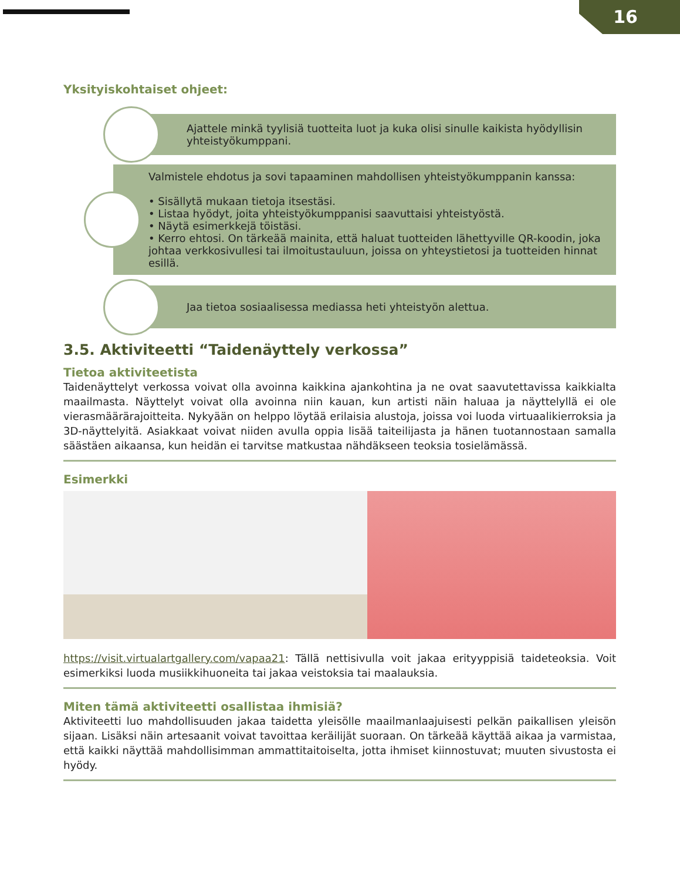16
Yksityiskohtaiset ohjeet:
Ajattele minkä tyylisiä tuotteita luot ja kuka olisi sinulle kaikista hyödyllisin yhteistyökumppani.
Valmistele ehdotus ja sovi tapaaminen mahdollisen yhteistyökumppanin kanssa:
• Sisällytä mukaan tietoja itsestäsi.
• Listaa hyödyt, joita yhteistyökumppanisi saavuttaisi yhteistyöstä.
• Näytä esimerkkejä töistäsi.
• Kerro ehtosi. On tärkeää mainita, että haluat tuotteiden lähettyville QR-koodin, joka johtaa verkkosivullesi tai ilmoitustauluun, joissa on yhteystietosi ja tuotteiden hinnat esillä.
Jaa tietoa sosiaalisessa mediassa heti yhteistyön alettua.
3.5. Aktiviteetti “Taidenäyttely verkossa”
Tietoa aktiviteetista
Taidenäyttelyt verkossa voivat olla avoinna kaikkina ajankohtina ja ne ovat saavutettavissa kaikkialta maailmasta. Näyttelyt voivat olla avoinna niin kauan, kun artisti näin haluaa ja näyttelyllä ei ole vierasmäärärajoitteita. Nykyään on helppo löytää erilaisia alustoja, joissa voi luoda virtuaalikierroksia ja 3D-näyttelyitä. Asiakkaat voivat niiden avulla oppia lisää taiteilijasta ja hänen tuotannostaan samalla säästäen aikaansa, kun heidän ei tarvitse matkustaa nähdäkseen teoksia tosielämässä.
Esimerkki
https://visit.virtualartgallery.com/vapaa21: Tällä nettisivulla voit jakaa erityyppisiä taideteoksia. Voit esimerkiksi luoda musiikkihuoneita tai jakaa veistoksia tai maalauksia.
Miten tämä aktiviteetti osallistaa ihmisiä?
Aktiviteetti luo mahdollisuuden jakaa taidetta yleisölle maailmanlaajuisesti pelkän paikallisen yleisön sijaan. Lisäksi näin artesaanit voivat tavoittaa keräilijät suoraan. On tärkeää käyttää aikaa ja varmistaa, että kaikki näyttää mahdollisimman ammattitaitoiselta, jotta ihmiset kiinnostuvat; muuten sivustosta ei hyödy.